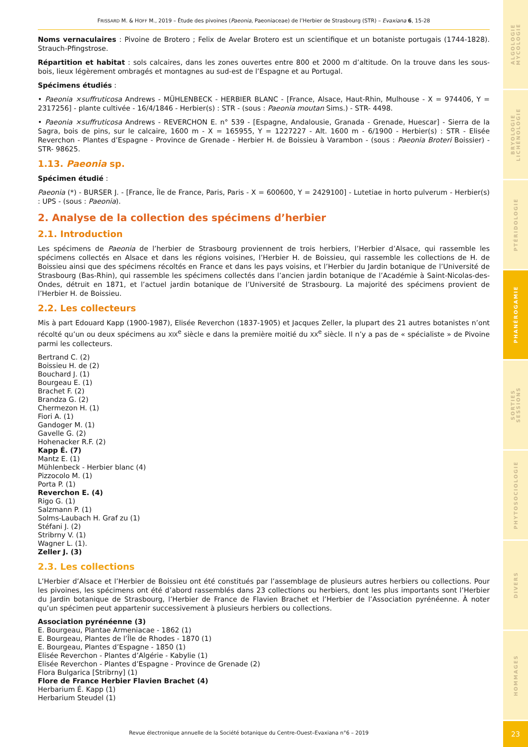FRISSARD M. & HOFF M., 2019 – Étude des pivoines (Paeonia, Paeoniaceae) de l’Herbier de Strasbourg (STR) – Evaxiana 6, 15-28
Noms vernaculaires : Pivoine de Brotero ; Felix de Avelar Brotero est un scientifique et un botaniste portugais (1744-1828). Strauch-Pfingstrose.
Répartition et habitat : sols calcaires, dans les zones ouvertes entre 800 et 2000 m d’altitude. On la trouve dans les sous-bois, lieux légèrement ombragés et montagnes au sud-est de l’Espagne et au Portugal.
Spécimens étudiés :
• Paeonia ×suffruticosa Andrews - MÜHLENBECK - HERBIER BLANC - [France, Alsace, Haut-Rhin, Mulhouse - X = 974406, Y = 2317256] - plante cultivée - 16/4/1846 - Herbier(s) : STR - (sous : Paeonia moutan Sims.) - STR- 4498.
• Paeonia ×suffruticosa Andrews - REVERCHON E. n° 539 - [Espagne, Andalousie, Granada - Grenade, Huescar] - Sierra de la Sagra, bois de pins, sur le calcaire, 1600 m - X = 165955, Y = 1227227 - Alt. 1600 m - 6/1900 - Herbier(s) : STR - Elisée Reverchon - Plantes d’Espagne - Province de Grenade - Herbier H. de Boissieu à Varambon - (sous : Paeonia Broteri Boissier) - STR- 98625.
1.13. Paeonia sp.
Spécimen étudié :
Paeonia (*) - BURSER J. - [France, Île de France, Paris, Paris - X = 600600, Y = 2429100] - Lutetiae in horto pulverum - Herbier(s) : UPS - (sous : Paeonia).
2. Analyse de la collection des spécimens d’herbier
2.1. Introduction
Les spécimens de Paeonia de l’herbier de Strasbourg proviennent de trois herbiers, l’Herbier d’Alsace, qui rassemble les spécimens collectés en Alsace et dans les régions voisines, l’Herbier H. de Boissieu, qui rassemble les collections de H. de Boissieu ainsi que des spécimens récoltés en France et dans les pays voisins, et l’Herbier du Jardin botanique de l’Université de Strasbourg (Bas-Rhin), qui rassemble les spécimens collectés dans l’ancien jardin botanique de l’Académie à Saint-Nicolas-des-Ondes, détruit en 1871, et l’actuel jardin botanique de l’Université de Strasbourg. La majorité des spécimens provient de l’Herbier H. de Boissieu.
2.2. Les collecteurs
Mis à part Edouard Kapp (1900-1987), Elisée Reverchon (1837-1905) et Jacques Zeller, la plupart des 21 autres botanistes n’ont récolté qu’un ou deux spécimens au XIX<sup>e</sup> siècle e dans la première moitié du XX<sup>e</sup> siècle. Il n’y a pas de « spécialiste » de Pivoine parmi les collecteurs.
Bertrand C. (2)
Boissieu H. de (2)
Bouchard J. (1)
Bourgeau E. (1)
Brachet F. (2)
Brandza G. (2)
Chermezon H. (1)
Fiori A. (1)
Gandoger M. (1)
Gavelle G. (2)
Hohenacker R.F. (2)
Kapp É. (7)
Mantz E. (1)
Mühlenbeck - Herbier blanc (4)
Pizzocolo M. (1)
Porta P. (1)
Reverchon E. (4)
Rigo G. (1)
Salzmann P. (1)
Solms-Laubach H. Graf zu (1)
Stéfani J. (2)
Stribrny V. (1)
Wagner L. (1).
Zeller J. (3)
2.3. Les collections
L’Herbier d’Alsace et l’Herbier de Boissieu ont été constitués par l’assemblage de plusieurs autres herbiers ou collections. Pour les pivoines, les spécimens ont été d’abord rassemblés dans 23 collections ou herbiers, dont les plus importants sont l’Herbier du Jardin botanique de Strasbourg, l’Herbier de France de Flavien Brachet et l’Herbier de l’Association pyrénéenne. À noter qu’un spécimen peut appartenir successivement à plusieurs herbiers ou collections.
Association pyrénéenne (3)
E. Bourgeau, Plantae Armeniacae - 1862 (1)
E. Bourgeau, Plantes de l’Île de Rhodes - 1870 (1)
E. Bourgeau, Plantes d’Espagne - 1850 (1)
Elisée Reverchon - Plantes d’Algérie - Kabylie (1)
Elisée Reverchon - Plantes d’Espagne - Province de Grenade (2)
Flora Bulgarica [Stribrny] (1)
Flore de France Herbier Flavien Brachet (4)
Herbarium É. Kapp (1)
Herbarium Steudel (1)
Revue électronique annuelle de la Société botanique du Centre-Ouest–Evaxiana n°6 – 2019
ALGOLOGIE
MYCOLOGIE
BRYOLOGIE
LICHÉNOLOGIE
PTÉRIDOLOGIE
PHANÉROGAMIE
SORTIES
SESSIONS
PHYTOSOCIOLOGIE
DIVERS
HOMMAGES
23